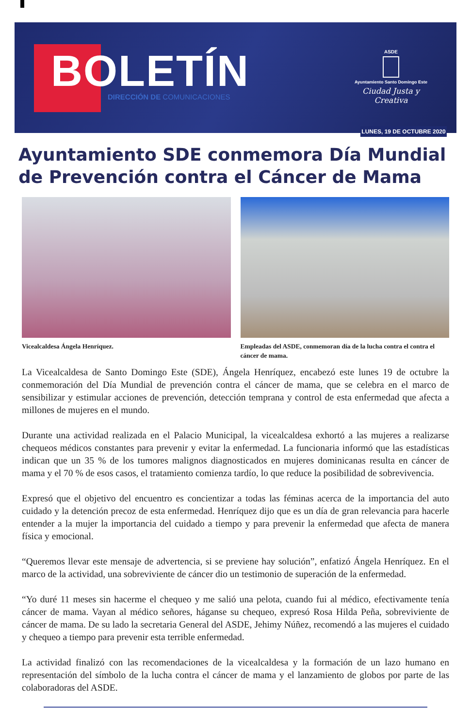BOLETÍN
DIRECCIÓN DE COMUNICACIONES
ASDE
Ayuntamiento Santo Domingo Este
Ciudad Justa y Creativa
LUNES, 19 DE OCTUBRE 2020
Ayuntamiento SDE conmemora Día Mundial de Prevención contra el Cáncer de Mama
Vicealcaldesa Ángela Henríquez.
Empleadas del ASDE, conmemoran día de la lucha contra el contra el cáncer de mama.
La Vicealcaldesa de Santo Domingo Este (SDE), Ángela Henríquez, encabezó este lunes 19 de octubre la conmemoración del Día Mundial de prevención contra el cáncer de mama, que se celebra en el marco de sensibilizar y estimular acciones de prevención, detección temprana y control de esta enfermedad que afecta a millones de mujeres en el mundo.
Durante una actividad realizada en el Palacio Municipal, la vicealcaldesa exhortó a las mujeres a realizarse chequeos médicos constantes para prevenir y evitar la enfermedad. La funcionaria informó que las estadísticas indican que un 35 % de los tumores malignos diagnosticados en mujeres dominicanas resulta en cáncer de mama y el 70 % de esos casos, el tratamiento comienza tardío, lo que reduce la posibilidad de sobrevivencia.
Expresó que el objetivo del encuentro es concientizar a todas las féminas acerca de la importancia del auto cuidado y la detención precoz de esta enfermedad. Henríquez dijo que es un día de gran relevancia para hacerle entender a la mujer la importancia del cuidado a tiempo y para prevenir la enfermedad que afecta de manera física y emocional.
“Queremos llevar este mensaje de advertencia, si se previene hay solución”, enfatizó Ángela Henríquez. En el marco de la actividad, una sobreviviente de cáncer dio un testimonio de superación de la enfermedad.
“Yo duré 11 meses sin hacerme el chequeo y me salió una pelota, cuando fui al médico, efectivamente tenía cáncer de mama. Vayan al médico señores, háganse su chequeo, expresó Rosa Hilda Peña, sobreviviente de cáncer de mama. De su lado la secretaria General del ASDE, Jehimy Núñez, recomendó a las mujeres el cuidado y chequeo a tiempo para prevenir esta terrible enfermedad.
La actividad finalizó con las recomendaciones de la vicealcaldesa y la formación de un lazo humano en representación del símbolo de la lucha contra el cáncer de mama y el lanzamiento de globos por parte de las colaboradoras del ASDE.